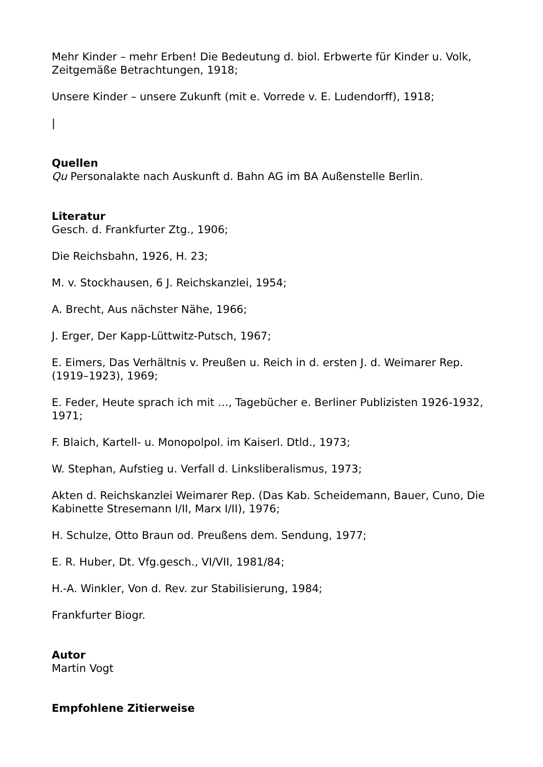Mehr Kinder – mehr Erben! Die Bedeutung d. biol. Erbwerte für Kinder u. Volk, Zeitgemäße Betrachtungen, 1918;
Unsere Kinder – unsere Zukunft (mit e. Vorrede v. E. Ludendorff), 1918;
|
Quellen
Qu Personalakte nach Auskunft d. Bahn AG im BA Außenstelle Berlin.
Literatur
Gesch. d. Frankfurter Ztg., 1906;
Die Reichsbahn, 1926, H. 23;
M. v. Stockhausen, 6 J. Reichskanzlei, 1954;
A. Brecht, Aus nächster Nähe, 1966;
J. Erger, Der Kapp-Lüttwitz-Putsch, 1967;
E. Eimers, Das Verhältnis v. Preußen u. Reich in d. ersten J. d. Weimarer Rep. (1919–1923), 1969;
E. Feder, Heute sprach ich mit …, Tagebücher e. Berliner Publizisten 1926-1932, 1971;
F. Blaich, Kartell- u. Monopolpol. im Kaiserl. Dtld., 1973;
W. Stephan, Aufstieg u. Verfall d. Linksliberalismus, 1973;
Akten d. Reichskanzlei Weimarer Rep. (Das Kab. Scheidemann, Bauer, Cuno, Die Kabinette Stresemann I/II, Marx I/II), 1976;
H. Schulze, Otto Braun od. Preußens dem. Sendung, 1977;
E. R. Huber, Dt. Vfg.gesch., VI/VII, 1981/84;
H.-A. Winkler, Von d. Rev. zur Stabilisierung, 1984;
Frankfurter Biogr.
Autor
Martin Vogt
Empfohlene Zitierweise